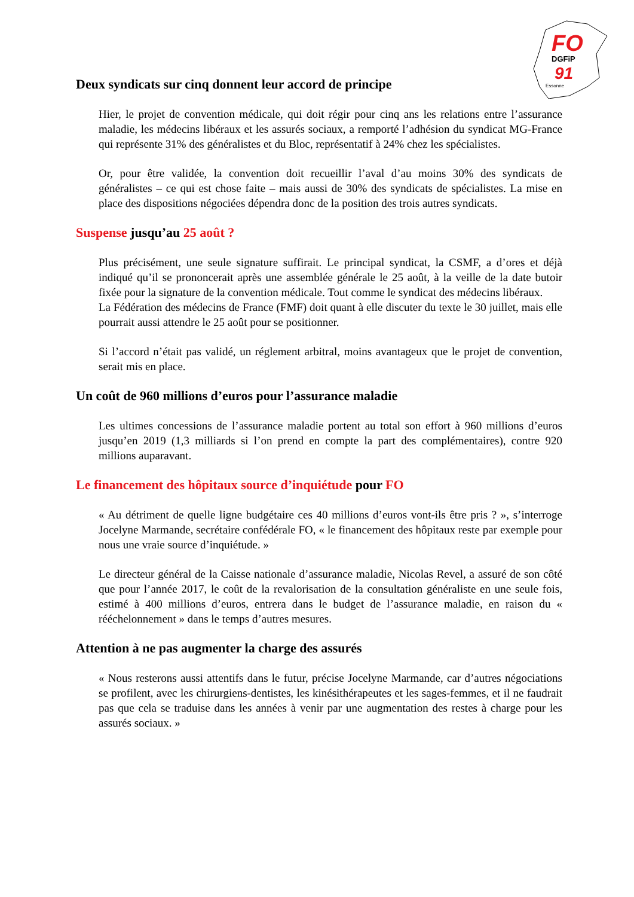FO
DGFiP
91
Essonne
Deux syndicats sur cinq donnent leur accord de principe
Hier, le projet de convention médicale, qui doit régir pour cinq ans les relations entre l’assurance maladie, les médecins libéraux et les assurés sociaux, a remporté l’adhésion du syndicat MG-France qui représente 31% des généralistes et du Bloc, représentatif à 24% chez les spécialistes.
Or, pour être validée, la convention doit recueillir l’aval d’au moins 30% des syndicats de généralistes – ce qui est chose faite – mais aussi de 30% des syndicats de spécialistes. La mise en place des dispositions négociées dépendra donc de la position des trois autres syndicats.
Suspense jusqu’au 25 août ?
Plus précisément, une seule signature suffirait. Le principal syndicat, la CSMF, a d’ores et déjà indiqué qu’il se prononcerait après une assemblée générale le 25 août, à la veille de la date butoir fixée pour la signature de la convention médicale. Tout comme le syndicat des médecins libéraux.
La Fédération des médecins de France (FMF) doit quant à elle discuter du texte le 30 juillet, mais elle pourrait aussi attendre le 25 août pour se positionner.
Si l’accord n’était pas validé, un réglement arbitral, moins avantageux que le projet de convention, serait mis en place.
Un coût de 960 millions d’euros pour l’assurance maladie
Les ultimes concessions de l’assurance maladie portent au total son effort à 960 millions d’euros jusqu’en 2019 (1,3 milliards si l’on prend en compte la part des complémentaires), contre 920 millions auparavant.
Le financement des hôpitaux source d’inquiétude pour FO
« Au détriment de quelle ligne budgétaire ces 40 millions d’euros vont-ils être pris ? », s’interroge Jocelyne Marmande, secrétaire confédérale FO, « le financement des hôpitaux reste par exemple pour nous une vraie source d’inquiétude. »
Le directeur général de la Caisse nationale d’assurance maladie, Nicolas Revel, a assuré de son côté que pour l’année 2017, le coût de la revalorisation de la consultation généraliste en une seule fois, estimé à 400 millions d’euros, entrera dans le budget de l’assurance maladie, en raison du « rééchelonnement » dans le temps d’autres mesures.
Attention à ne pas augmenter la charge des assurés
« Nous resterons aussi attentifs dans le futur, précise Jocelyne Marmande, car d’autres négociations se profilent, avec les chirurgiens-dentistes, les kinésithérapeutes et les sages-femmes, et il ne faudrait pas que cela se traduise dans les années à venir par une augmentation des restes à charge pour les assurés sociaux. »